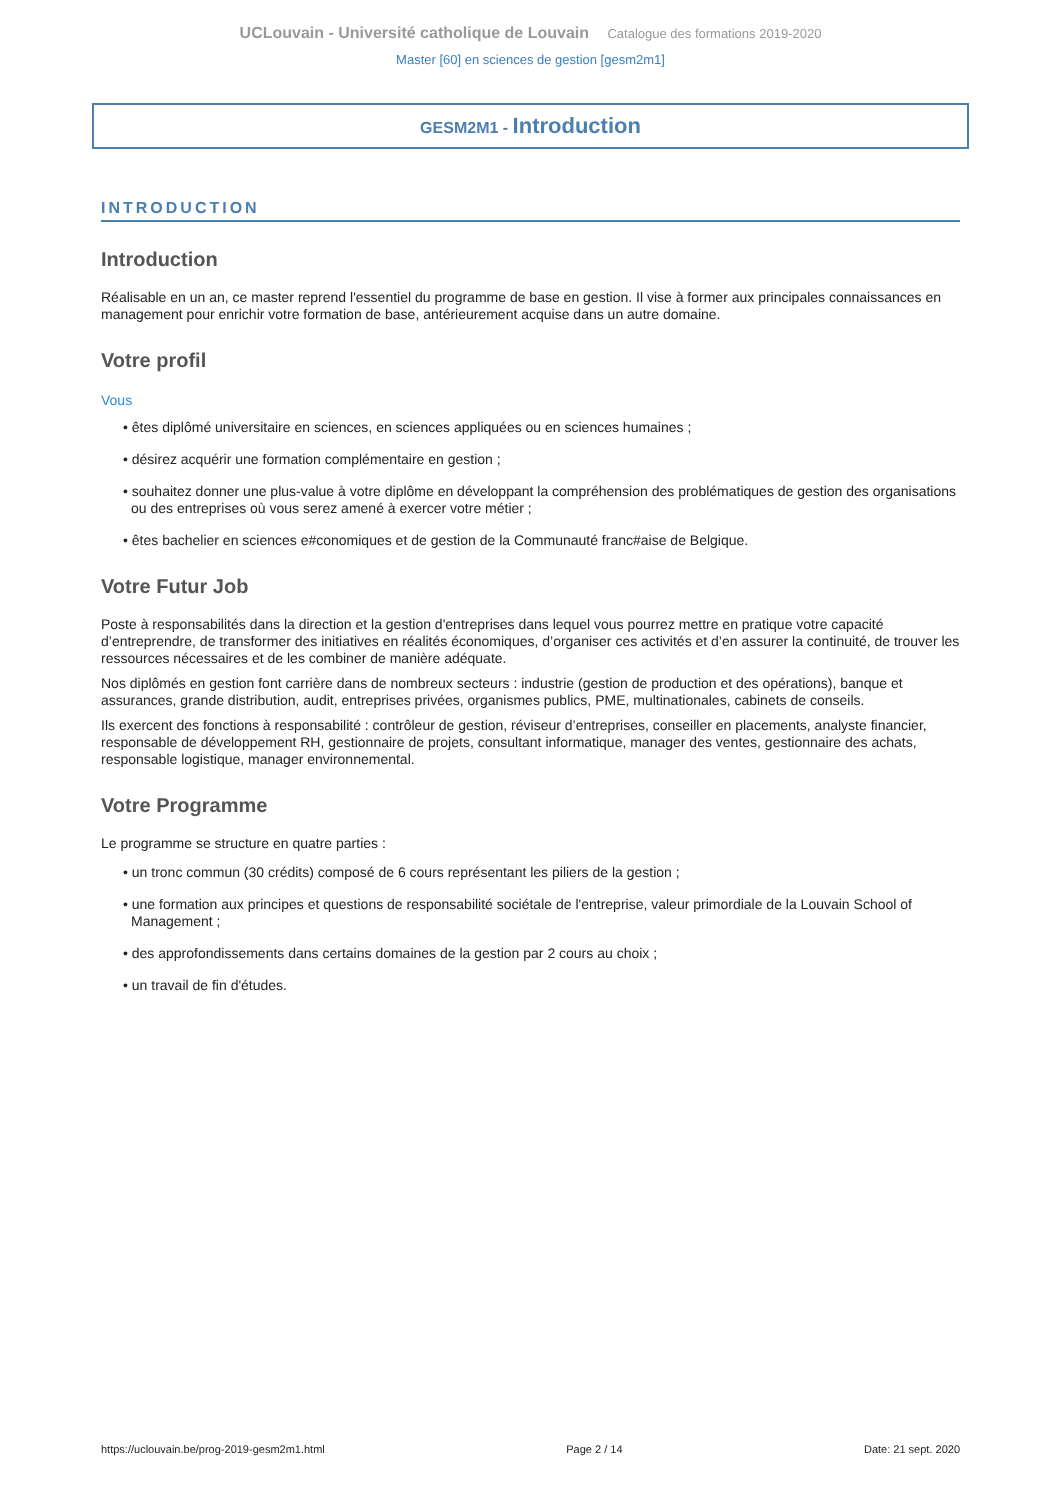UCLouvain - Université catholique de Louvain Catalogue des formations 2019-2020
Master [60] en sciences de gestion [gesm2m1]
GESM2M1 - Introduction
INTRODUCTION
Introduction
Réalisable en un an, ce master reprend l'essentiel du programme de base en gestion. Il vise à former aux principales connaissances en management pour enrichir votre formation de base, antérieurement acquise dans un autre domaine.
Votre profil
Vous
• êtes diplômé universitaire en sciences, en sciences appliquées ou en sciences humaines ;
• désirez acquérir une formation complémentaire en gestion ;
• souhaitez donner une plus-value à votre diplôme en développant la compréhension des problématiques de gestion des organisations ou des entreprises où vous serez amené à exercer votre métier ;
• êtes bachelier en sciences e#conomiques et de gestion de la Communauté franc#aise de Belgique.
Votre Futur Job
Poste à responsabilités dans la direction et la gestion d'entreprises dans lequel vous pourrez mettre en pratique votre capacité d’entreprendre, de transformer des initiatives en réalités économiques, d’organiser ces activités et d’en assurer la continuité, de trouver les ressources nécessaires et de les combiner de manière adéquate.
Nos diplômés en gestion font carrière dans de nombreux secteurs : industrie (gestion de production et des opérations), banque et assurances, grande distribution, audit, entreprises privées, organismes publics, PME, multinationales, cabinets de conseils.
Ils exercent des fonctions à responsabilité : contrôleur de gestion, réviseur d’entreprises, conseiller en placements, analyste financier, responsable de développement RH, gestionnaire de projets, consultant informatique, manager des ventes, gestionnaire des achats, responsable logistique, manager environnemental.
Votre Programme
Le programme se structure en quatre parties :
• un tronc commun (30 crédits) composé de 6 cours représentant les piliers de la gestion ;
• une formation aux principes et questions de responsabilité sociétale de l'entreprise, valeur primordiale de la Louvain School of Management ;
• des approfondissements dans certains domaines de la gestion par 2 cours au choix ;
• un travail de fin d'études.
https://uclouvain.be/prog-2019-gesm2m1.html Page 2 / 14 Date: 21 sept. 2020